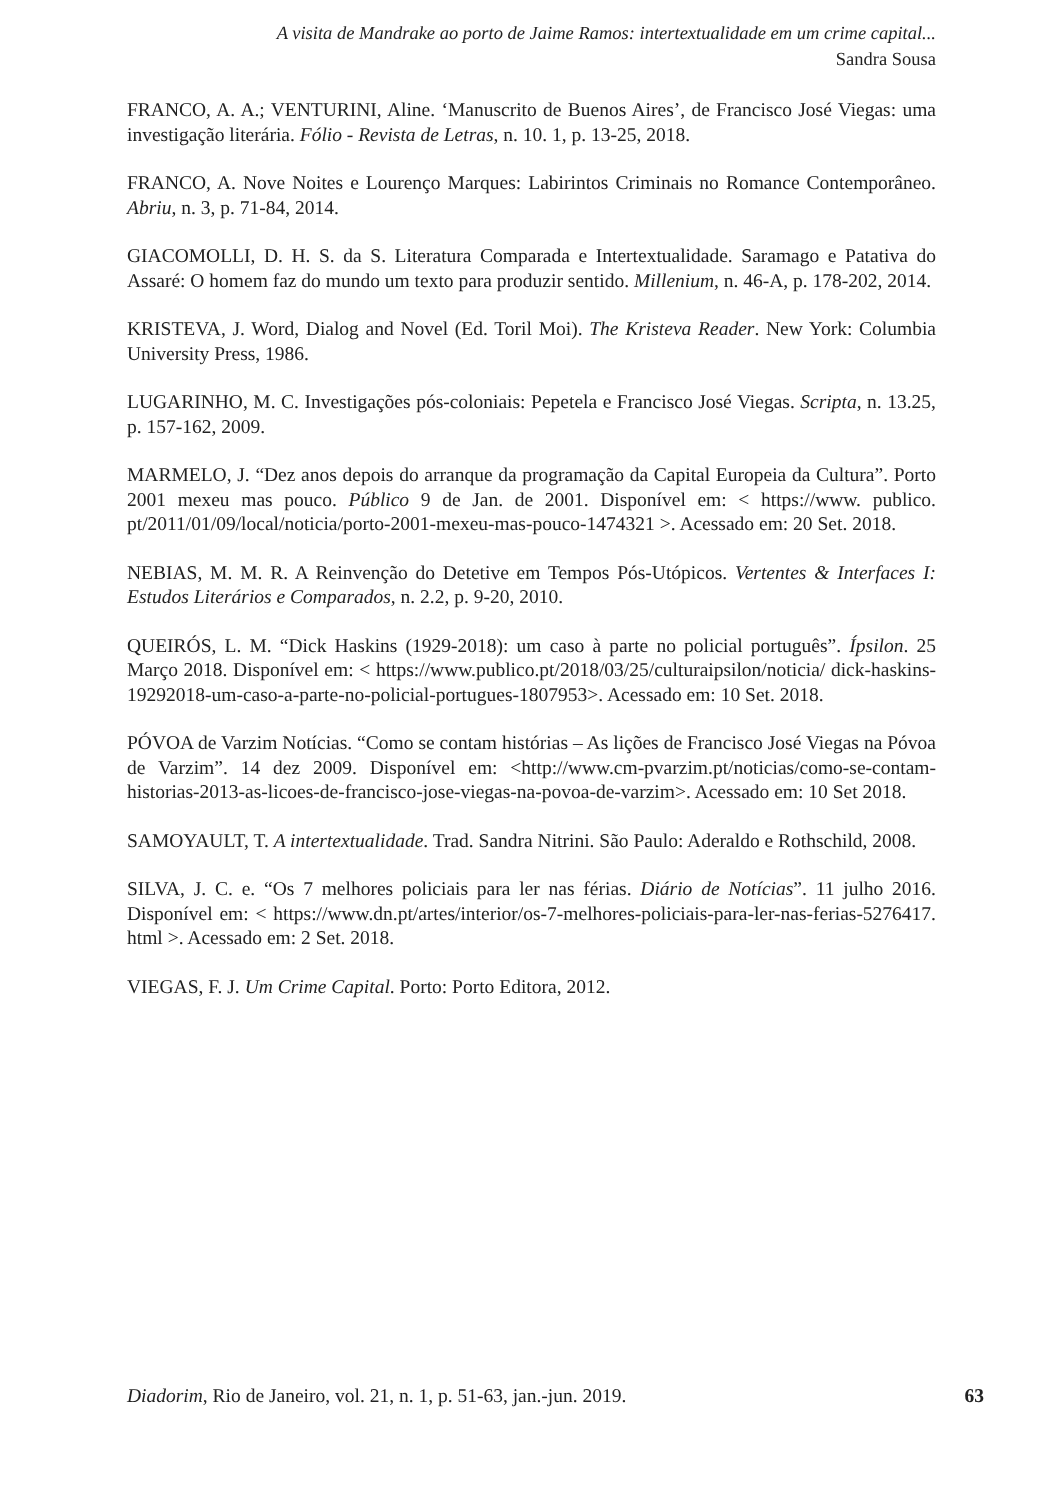A visita de Mandrake ao porto de Jaime Ramos: intertextualidade em um crime capital...
Sandra Sousa
FRANCO, A. A.; VENTURINI, Aline. ‘Manuscrito de Buenos Aires’, de Francisco José Viegas: uma investigação literária. Fólio - Revista de Letras, n. 10. 1, p. 13-25, 2018.
FRANCO, A. Nove Noites e Lourenço Marques: Labirintos Criminais no Romance Contemporâneo. Abriu, n. 3, p. 71-84, 2014.
GIACOMOLLI, D. H. S. da S. Literatura Comparada e Intertextualidade. Saramago e Patativa do Assaré: O homem faz do mundo um texto para produzir sentido. Millenium, n. 46-A, p. 178-202, 2014.
KRISTEVA, J. Word, Dialog and Novel (Ed. Toril Moi). The Kristeva Reader. New York: Columbia University Press, 1986.
LUGARINHO, M. C. Investigações pós-coloniais: Pepetela e Francisco José Viegas. Scripta, n. 13.25, p. 157-162, 2009.
MARMELO, J. “Dez anos depois do arranque da programação da Capital Europeia da Cultura”. Porto 2001 mexeu mas pouco. Público 9 de Jan. de 2001. Disponível em: < https://www. publico. pt/2011/01/09/local/noticia/porto-2001-mexeu-mas-pouco-1474321 >. Acessado em: 20 Set. 2018.
NEBIAS, M. M. R. A Reinvenção do Detetive em Tempos Pós-Utópicos. Vertentes & Interfaces I: Estudos Literários e Comparados, n. 2.2, p. 9-20, 2010.
QUEIRÓS, L. M. “Dick Haskins (1929-2018): um caso à parte no policial português”. Ípsilon. 25 Março 2018. Disponível em: < https://www.publico.pt/2018/03/25/culturaipsilon/noticia/ dick-haskins- 19292018-um-caso-a-parte-no-policial-portugues-1807953>. Acessado em: 10 Set. 2018.
PÓVOA de Varzim Notícias. “Como se contam histórias – As lições de Francisco José Viegas na Póvoa de Varzim”. 14 dez 2009. Disponível em: <http://www.cm-pvarzim.pt/noticias/como-se-contam-historias-2013-as-licoes-de-francisco-jose-viegas-na-povoa-de-varzim>. Acessado em: 10 Set 2018.
SAMOYAULT, T. A intertextualidade. Trad. Sandra Nitrini. São Paulo: Aderaldo e Rothschild, 2008.
SILVA, J. C. e. “Os 7 melhores policiais para ler nas férias. Diário de Notícias”. 11 julho 2016. Disponível em: < https://www.dn.pt/artes/interior/os-7-melhores-policiais-para-ler-nas-ferias-5276417. html >. Acessado em: 2 Set. 2018.
VIEGAS, F. J. Um Crime Capital. Porto: Porto Editora, 2012.
Diadorim, Rio de Janeiro, vol. 21, n. 1, p. 51-63, jan.-jun. 2019. 63